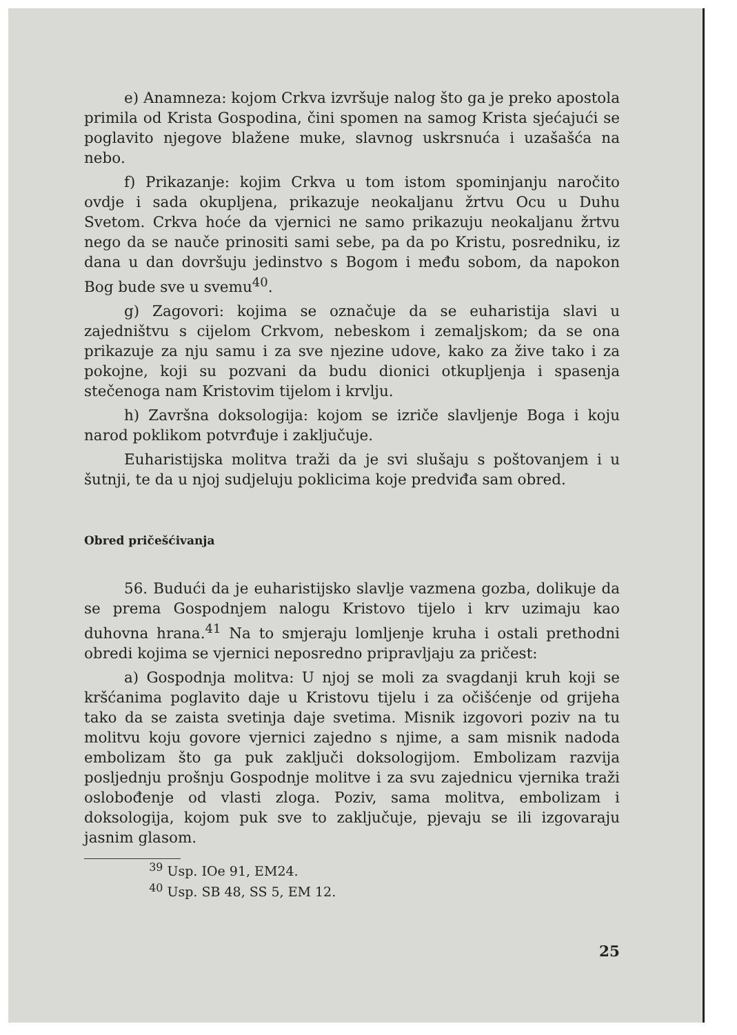e) Anamneza: kojom Crkva izvršuje nalog što ga je preko apostola primila od Krista Gospodina, čini spomen na samog Krista sjećajući se poglavito njegove blažene muke, slavnog uskrsnuća i uzašašća na nebo.
f) Prikazanje: kojim Crkva u tom istom spominjanju naročito ovdje i sada okupljena, prikazuje neokaljanu žrtvu Ocu u Duhu Svetom. Crkva hoće da vjernici ne samo prikazuju neokaljanu žrtvu nego da se nauče prinositi sami sebe, pa da po Kristu, posredniku, iz dana u dan dovršuju jedinstvo s Bogom i među sobom, da napokon Bog bude sve u svemu<sup>40</sup>.
g) Zagovori: kojima se označuje da se euharistija slavi u zajedništvu s cijelom Crkvom, nebeskom i zemaljskom; da se ona prikazuje za nju samu i za sve njezine udove, kako za žive tako i za pokojne, koji su pozvani da budu dionici otkupljenja i spasenja stečenoga nam Kristovim tijelom i krvlju.
h) Završna doksologija: kojom se izriče slavljenje Boga i koju narod poklikom potvrđuje i zaključuje.
Euharistijska molitva traži da je svi slušaju s poštovanjem i u šutnji, te da u njoj sudjeluju poklicima koje predviđa sam obred.
Obred pričešćivanja
56. Budući da je euharistijsko slavlje vazmena gozba, dolikuje da se prema Gospodnjem nalogu Kristovo tijelo i krv uzimaju kao duhovna hrana.<sup>41</sup> Na to smjeraju lomljenje kruha i ostali prethodni obredi kojima se vjernici neposredno pripravljaju za pričest:
a) Gospodnja molitva: U njoj se moli za svagdanji kruh koji se kršćanima poglavito daje u Kristovu tijelu i za očišćenje od grijeha tako da se zaista svetinja daje svetima. Misnik izgovori poziv na tu molitvu koju govore vjernici zajedno s njime, a sam misnik nadoda embolizam što ga puk zaključi doksologijom. Embolizam razvija posljednju prošnju Gospodnje molitve i za svu zajednicu vjernika traži oslobođenje od vlasti zloga. Poziv, sama molitva, embolizam i doksologija, kojom puk sve to zaključuje, pjevaju se ili izgovaraju jasnim glasom.
<sup>39</sup> Usp. IOe 91, EM24.
<sup>40</sup> Usp. SB 48, SS 5, EM 12.
25